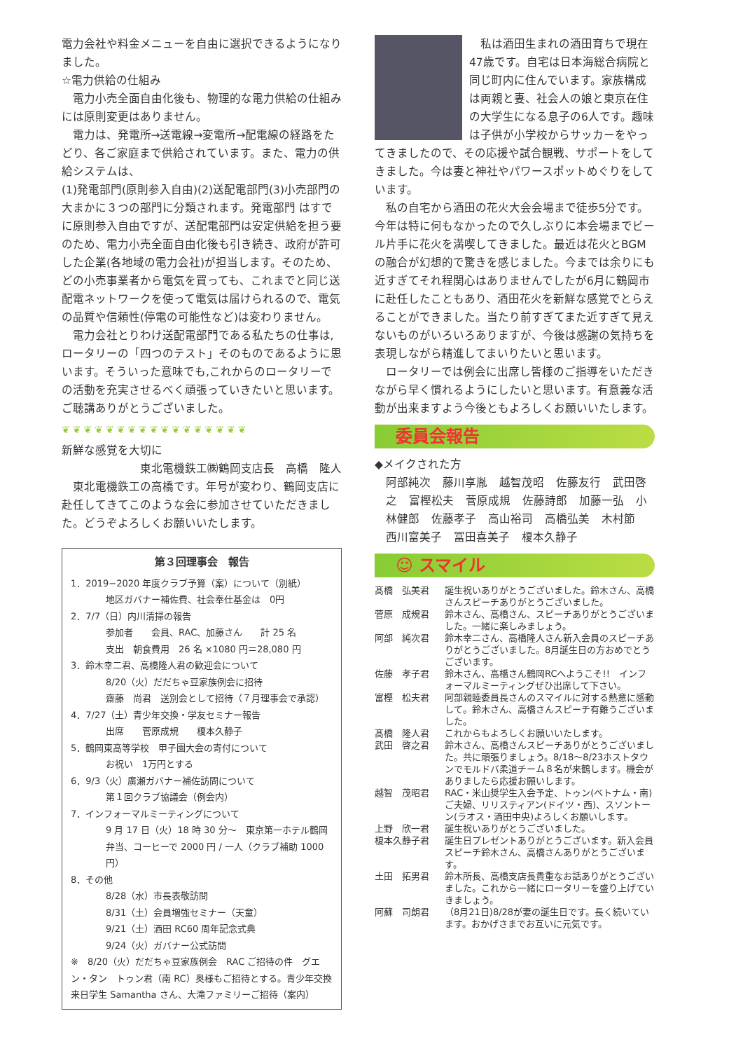電力会社や料金メニューを自由に選択できるようになりました。
☆電力供給の仕組み
電力小売全面自由化後も、物理的な電力供給の仕組みには原則変更はありません。
電力は、発電所→送電線→変電所→配電線の経路をたどり、各ご家庭まで供給されています。また、電力の供給システムは、
(1)発電部門(原則参入自由)(2)送配電部門(3)小売部門の大まかに３つの部門に分類されます。発電部門 はすでに原則参入自由ですが、送配電部門は安定供給を担う要のため、電力小売全面自由化後も引き続き、政府が許可した企業(各地域の電力会社)が担当します。そのため、どの小売事業者から電気を買っても、これまでと同じ送配電ネットワークを使って電気は届けられるので、電気の品質や信頼性(停電の可能性など)は変わりません。
電力会社とりわけ送配電部門である私たちの仕事は,ロータリーの「四つのテスト」そのものであるように思います。そういった意味でも,これからのロータリーでの活動を充実させるべく頑張っていきたいと思います。ご聴講ありがとうございました。
❦❦❦❦❦❦❦❦❦❦❦❦❦❦❦❦❦
新鮮な感覚を大切に
東北電機鉄工㈱鶴岡支店長　高橋　隆人
東北電機鉄工の高橋です。年号が変わり、鶴岡支店に赴任してきてこのような会に参加させていただきました。どうぞよろしくお願いいたします。
第３回理事会　報告
1．2019−2020 年度クラブ予算（案）について（別紙）
地区ガバナー補佐費、社会奉仕基金は　0円
2．7/7（日）内川清掃の報告
参加者　　会員、RAC、加藤さん　　計 25 名
支出　朝食費用　26 名 ×1080 円＝28,080 円
3．鈴木幸二君、高橋隆人君の歓迎会について
8/20（火）だだちゃ豆家族例会に招待
齋藤　尚君　送別会として招待（７月理事会で承認）
4．7/27（土）青少年交換・学友セミナー報告
出席　　菅原成規　　榎本久静子
5．鶴岡東高等学校　甲子園大会の寄付について
お祝い　1万円とする
6．9/3（火）廣瀬ガバナー補佐訪問について
第１回クラブ協議会（例会内）
7．インフォーマルミーティングについて
9 月 17 日（火）18 時 30 分～　東京第一ホテル鶴岡
弁当、コーヒーで 2000 円 / 一人（クラブ補助 1000 円）
8．その他
8/28（水）市長表敬訪問
8/31（土）会員増強セミナー（天童）
9/21（土）酒田 RC60 周年記念式典
9/24（火）ガバナー公式訪問
※　8/20（火）だだちゃ豆家族例会　RAC ご招待の件　グエン・タン　トゥン君（南 RC）奥様もご招待とする。青少年交換来日学生 Samantha さん、大滝ファミリーご招待（案内）
私は酒田生まれの酒田育ちで現在47歳です。自宅は日本海総合病院と同じ町内に住んでいます。家族構成は両親と妻、社会人の娘と東京在住の大学生になる息子の6人です。趣味は子供が小学校からサッカーをやってきましたので、その応援や試合観戦、サポートをしてきました。今は妻と神社やパワースポットめぐりをしています。
私の自宅から酒田の花火大会会場まで徒歩5分です。今年は特に何もなかったので久しぶりに本会場までビール片手に花火を満喫してきました。最近は花火とBGMの融合が幻想的で驚きを感じました。今までは余りにも近すぎてそれ程関心はありませんでしたが6月に鶴岡市に赴任したこともあり、酒田花火を新鮮な感覚でとらえることができました。当たり前すぎてまた近すぎて見えないものがいろいろありますが、今後は感謝の気持ちを表現しながら精進してまいりたいと思います。
ロータリーでは例会に出席し皆様のご指導をいただきながら早く慣れるようにしたいと思います。有意義な活動が出来ますよう今後ともよろしくお願いいたします。
委員会報告
◆メイクされた方
阿部純次 藤川享胤 越智茂昭 佐藤友行 武田啓之 富樫松夫 菅原成規 佐藤詩郎 加藤一弘 小林健郎 佐藤孝子 高山裕司 高橋弘美 木村節 西川富美子 冨田喜美子 榎本久静子
☺ スマイル
髙橋　弘美君 誕生祝いありがとうございました。鈴木さん、高橋さんスピーチありがとうございました。
菅原　成規君 鈴木さん、高橋さん、スピーチありがとうございました。一緒に楽しみましょう。
阿部　純次君 鈴木幸二さん、高橋隆人さん新入会員のスピーチありがとうございました。8月誕生日の方おめでとうございます。
佐藤　孝子君 鈴木さん、高橋さん鶴岡RCへようこそ!!　インフォーマルミーティングぜひ出席して下さい。
富樫　松夫君 阿部親睦委員長さんのスマイルに対する熱意に感動して。鈴木さん、高橋さんスピーチ有難うございました。
髙橋　隆人君 これからもよろしくお願いいたします。
武田　啓之君 鈴木さん、高橋さんスピーチありがとうございました。共に頑張りましょう。8/18～8/23ホストタウンでモルドバ柔道チーム８名が来鶴します。機会がありましたら応援お願いします。
越智　茂昭君 RAC・米山奨学生入会予定、トゥン(ベトナム・南)ご夫婦、リリスティアン(ドイツ・西)、スソントーン(ラオス・酒田中央)よろしくお願いします。
上野　欣一君 誕生祝いありがとうございました。
榎本久静子君 誕生日プレゼントありがとうございます。新入会員スピーチ鈴木さん、高橋さんありがとうございます。
土田　拓男君 鈴木所長、高橋支店長貴重なお話ありがとうございました。これから一緒にロータリーを盛り上げていきましょう。
阿蘇　司朗君 （8月21日)8/28が妻の誕生日です。長く続いています。おかげさまでお互いに元気です。